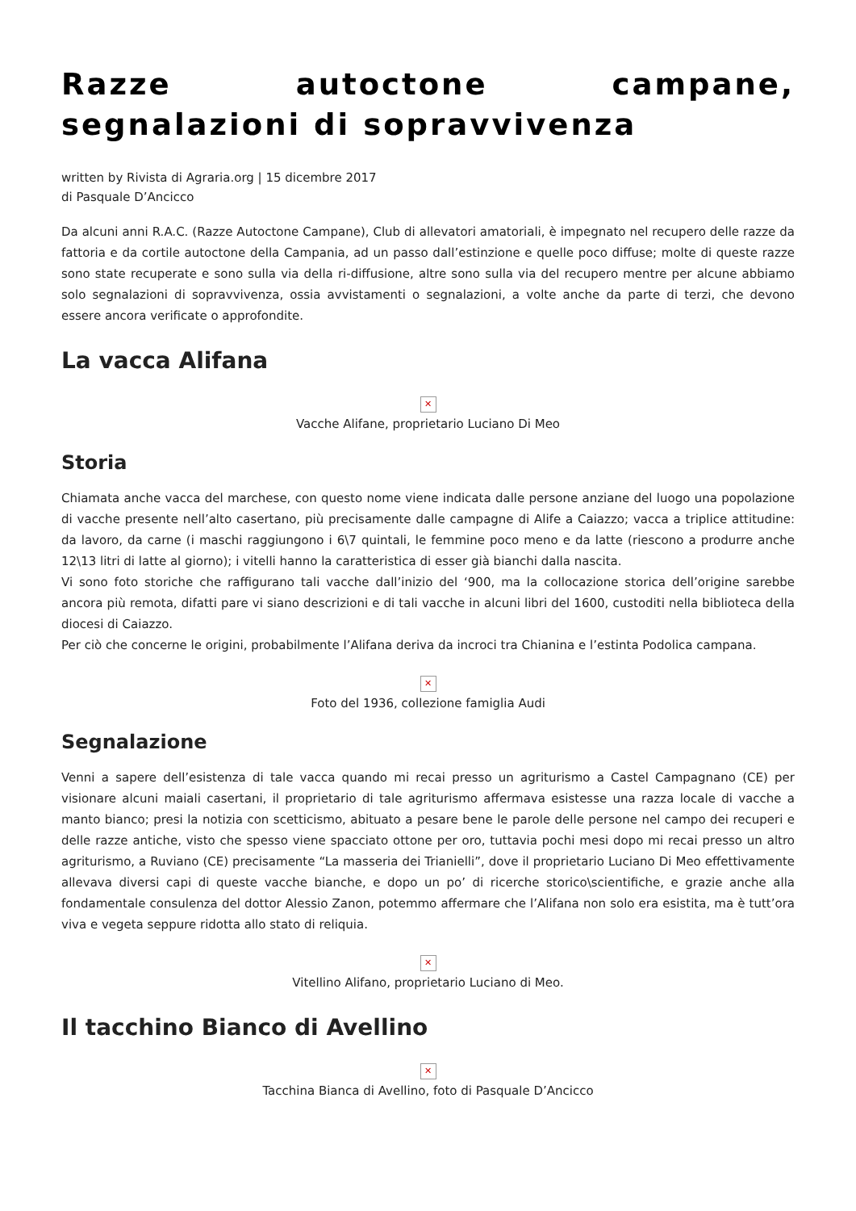Razze autoctone campane, segnalazioni di sopravvivenza
written by Rivista di Agraria.org | 15 dicembre 2017
di Pasquale D’Ancicco
Da alcuni anni R.A.C. (Razze Autoctone Campane), Club di allevatori amatoriali, è impegnato nel recupero delle razze da fattoria e da cortile autoctone della Campania, ad un passo dall’estinzione e quelle poco diffuse; molte di queste razze sono state recuperate e sono sulla via della ri-diffusione, altre sono sulla via del recupero mentre per alcune abbiamo solo segnalazioni di sopravvivenza, ossia avvistamenti o segnalazioni, a volte anche da parte di terzi, che devono essere ancora verificate o approfondite.
La vacca Alifana
✕
Vacche Alifane, proprietario Luciano Di Meo
Storia
Chiamata anche vacca del marchese, con questo nome viene indicata dalle persone anziane del luogo una popolazione di vacche presente nell’alto casertano, più precisamente dalle campagne di Alife a Caiazzo; vacca a triplice attitudine: da lavoro, da carne (i maschi raggiungono i 6\7 quintali, le femmine poco meno e da latte (riescono a produrre anche 12\13 litri di latte al giorno); i vitelli hanno la caratteristica di esser già bianchi dalla nascita.
Vi sono foto storiche che raffigurano tali vacche dall’inizio del ‘900, ma la collocazione storica dell’origine sarebbe ancora più remota, difatti pare vi siano descrizioni e di tali vacche in alcuni libri del 1600, custoditi nella biblioteca della diocesi di Caiazzo.
Per ciò che concerne le origini, probabilmente l’Alifana deriva da incroci tra Chianina e l’estinta Podolica campana.
✕
Foto del 1936, collezione famiglia Audi
Segnalazione
Venni a sapere dell’esistenza di tale vacca quando mi recai presso un agriturismo a Castel Campagnano (CE) per visionare alcuni maiali casertani, il proprietario di tale agriturismo affermava esistesse una razza locale di vacche a manto bianco; presi la notizia con scetticismo, abituato a pesare bene le parole delle persone nel campo dei recuperi e delle razze antiche, visto che spesso viene spacciato ottone per oro, tuttavia pochi mesi dopo mi recai presso un altro agriturismo, a Ruviano (CE) precisamente “La masseria dei Trianielli”, dove il proprietario Luciano Di Meo effettivamente allevava diversi capi di queste vacche bianche, e dopo un po’ di ricerche storico\scientifiche, e grazie anche alla fondamentale consulenza del dottor Alessio Zanon, potemmo affermare che l’Alifana non solo era esistita, ma è tutt’ora viva e vegeta seppure ridotta allo stato di reliquia.
✕
Vitellino Alifano, proprietario Luciano di Meo.
Il tacchino Bianco di Avellino
✕
Tacchina Bianca di Avellino, foto di Pasquale D’Ancicco